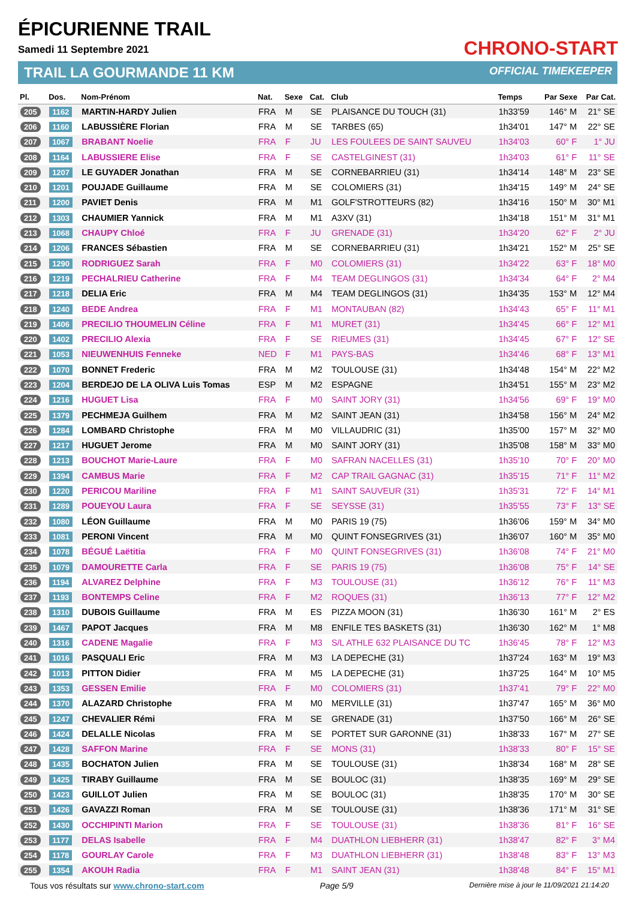ÉPICURIENNE TRAIL
Samedi 11 Septembre 2021
TRAIL LA GOURMANDE 11 KM
CHRONO-START
OFFICIAL TIMEKEEPER
| Pl. | Dos. | Nom-Prénom | Nat. | Sexe | Cat. | Club | Temps | Par Sexe | Par Cat. |
| --- | --- | --- | --- | --- | --- | --- | --- | --- | --- |
| 205 | 1162 | MARTIN-HARDY Julien | FRA | M | SE | PLAISANCE DU TOUCH (31) | 1h33'59 | 146° M | 21° SE |
| 206 | 1160 | LABUSSIÈRE Florian | FRA | M | SE | TARBES (65) | 1h34'01 | 147° M | 22° SE |
| 207 | 1067 | BRABANT Noelie | FRA | F | JU | LES FOULEES DE SAINT SAUVEU | 1h34'03 | 60° F | 1° JU |
| 208 | 1164 | LABUSSIERE Elise | FRA | F | SE | CASTELGINEST (31) | 1h34'03 | 61° F | 11° SE |
| 209 | 1207 | LE GUYADER Jonathan | FRA | M | SE | CORNEBARRIEU (31) | 1h34'14 | 148° M | 23° SE |
| 210 | 1201 | POUJADE Guillaume | FRA | M | SE | COLOMIERS (31) | 1h34'15 | 149° M | 24° SE |
| 211 | 1200 | PAVIET Denis | FRA | M | M1 | GOLF'STROTTEURS (82) | 1h34'16 | 150° M | 30° M1 |
| 212 | 1303 | CHAUMIER Yannick | FRA | M | M1 | A3XV (31) | 1h34'18 | 151° M | 31° M1 |
| 213 | 1068 | CHAUPY Chloé | FRA | F | JU | GRENADE (31) | 1h34'20 | 62° F | 2° JU |
| 214 | 1206 | FRANCES Sébastien | FRA | M | SE | CORNEBARRIEU (31) | 1h34'21 | 152° M | 25° SE |
| 215 | 1290 | RODRIGUEZ Sarah | FRA | F | M0 | COLOMIERS (31) | 1h34'22 | 63° F | 18° M0 |
| 216 | 1219 | PECHALRIEU Catherine | FRA | F | M4 | TEAM DEGLINGOS (31) | 1h34'34 | 64° F | 2° M4 |
| 217 | 1218 | DELIA Eric | FRA | M | M4 | TEAM DEGLINGOS (31) | 1h34'35 | 153° M | 12° M4 |
| 218 | 1240 | BEDE Andrea | FRA | F | M1 | MONTAUBAN (82) | 1h34'43 | 65° F | 11° M1 |
| 219 | 1406 | PRECILIO THOUMELIN Céline | FRA | F | M1 | MURET (31) | 1h34'45 | 66° F | 12° M1 |
| 220 | 1402 | PRECILIO Alexia | FRA | F | SE | RIEUMES (31) | 1h34'45 | 67° F | 12° SE |
| 221 | 1053 | NIEUWENHUIS Fenneke | NED | F | M1 | PAYS-BAS | 1h34'46 | 68° F | 13° M1 |
| 222 | 1070 | BONNET Frederic | FRA | M | M2 | TOULOUSE (31) | 1h34'48 | 154° M | 22° M2 |
| 223 | 1204 | BERDEJO DE LA OLIVA Luis Tomas | ESP | M | M2 | ESPAGNE | 1h34'51 | 155° M | 23° M2 |
| 224 | 1216 | HUGUET Lisa | FRA | F | M0 | SAINT JORY (31) | 1h34'56 | 69° F | 19° M0 |
| 225 | 1379 | PECHMEJA Guilhem | FRA | M | M2 | SAINT JEAN (31) | 1h34'58 | 156° M | 24° M2 |
| 226 | 1284 | LOMBARD Christophe | FRA | M | M0 | VILLAUDRIC (31) | 1h35'00 | 157° M | 32° M0 |
| 227 | 1217 | HUGUET Jerome | FRA | M | M0 | SAINT JORY (31) | 1h35'08 | 158° M | 33° M0 |
| 228 | 1213 | BOUCHOT Marie-Laure | FRA | F | M0 | SAFRAN NACELLES (31) | 1h35'10 | 70° F | 20° M0 |
| 229 | 1394 | CAMBUS Marie | FRA | F | M2 | CAP TRAIL GAGNAC (31) | 1h35'15 | 71° F | 11° M2 |
| 230 | 1220 | PERICOU Mariline | FRA | F | M1 | SAINT SAUVEUR (31) | 1h35'31 | 72° F | 14° M1 |
| 231 | 1289 | POUEYOU Laura | FRA | F | SE | SEYSSE (31) | 1h35'55 | 73° F | 13° SE |
| 232 | 1080 | LÉON Guillaume | FRA | M | M0 | PARIS 19 (75) | 1h36'06 | 159° M | 34° M0 |
| 233 | 1081 | PERONI Vincent | FRA | M | M0 | QUINT FONSEGRIVES (31) | 1h36'07 | 160° M | 35° M0 |
| 234 | 1078 | BÉGUÉ Laëtitia | FRA | F | M0 | QUINT FONSEGRIVES (31) | 1h36'08 | 74° F | 21° M0 |
| 235 | 1079 | DAMOURETTE Carla | FRA | F | SE | PARIS 19 (75) | 1h36'08 | 75° F | 14° SE |
| 236 | 1194 | ALVAREZ Delphine | FRA | F | M3 | TOULOUSE (31) | 1h36'12 | 76° F | 11° M3 |
| 237 | 1193 | BONTEMPS Celine | FRA | F | M2 | ROQUES (31) | 1h36'13 | 77° F | 12° M2 |
| 238 | 1310 | DUBOIS Guillaume | FRA | M | ES | PIZZA MOON (31) | 1h36'30 | 161° M | 2° ES |
| 239 | 1467 | PAPOT Jacques | FRA | M | M8 | ENFILE TES BASKETS (31) | 1h36'30 | 162° M | 1° M8 |
| 240 | 1316 | CADENE Magalie | FRA | F | M3 | S/L ATHLE 632 PLAISANCE DU TC | 1h36'45 | 78° F | 12° M3 |
| 241 | 1016 | PASQUALI Eric | FRA | M | M3 | LA DEPECHE (31) | 1h37'24 | 163° M | 19° M3 |
| 242 | 1013 | PITTON Didier | FRA | M | M5 | LA DEPECHE (31) | 1h37'25 | 164° M | 10° M5 |
| 243 | 1353 | GESSEN Emilie | FRA | F | M0 | COLOMIERS (31) | 1h37'41 | 79° F | 22° M0 |
| 244 | 1370 | ALAZARD Christophe | FRA | M | M0 | MERVILLE (31) | 1h37'47 | 165° M | 36° M0 |
| 245 | 1247 | CHEVALIER Rémi | FRA | M | SE | GRENADE (31) | 1h37'50 | 166° M | 26° SE |
| 246 | 1424 | DELALLE Nicolas | FRA | M | SE | PORTET SUR GARONNE (31) | 1h38'33 | 167° M | 27° SE |
| 247 | 1428 | SAFFON Marine | FRA | F | SE | MONS (31) | 1h38'33 | 80° F | 15° SE |
| 248 | 1435 | BOCHATON Julien | FRA | M | SE | TOULOUSE (31) | 1h38'34 | 168° M | 28° SE |
| 249 | 1425 | TIRABY Guillaume | FRA | M | SE | BOULOC (31) | 1h38'35 | 169° M | 29° SE |
| 250 | 1423 | GUILLOT Julien | FRA | M | SE | BOULOC (31) | 1h38'35 | 170° M | 30° SE |
| 251 | 1426 | GAVAZZI Roman | FRA | M | SE | TOULOUSE (31) | 1h38'36 | 171° M | 31° SE |
| 252 | 1430 | OCCHIPINTI Marion | FRA | F | SE | TOULOUSE (31) | 1h38'36 | 81° F | 16° SE |
| 253 | 1177 | DELAS Isabelle | FRA | F | M4 | DUATHLON LIEBHERR (31) | 1h38'47 | 82° F | 3° M4 |
| 254 | 1178 | GOURLAY Carole | FRA | F | M3 | DUATHLON LIEBHERR (31) | 1h38'48 | 83° F | 13° M3 |
| 255 | 1354 | AKOUH Radia | FRA | F | M1 | SAINT JEAN (31) | 1h38'48 | 84° F | 15° M1 |
Tous vos résultats sur www.chrono-start.com Page 5/9 Dernière mise à jour le 11/09/2021 21:14:20